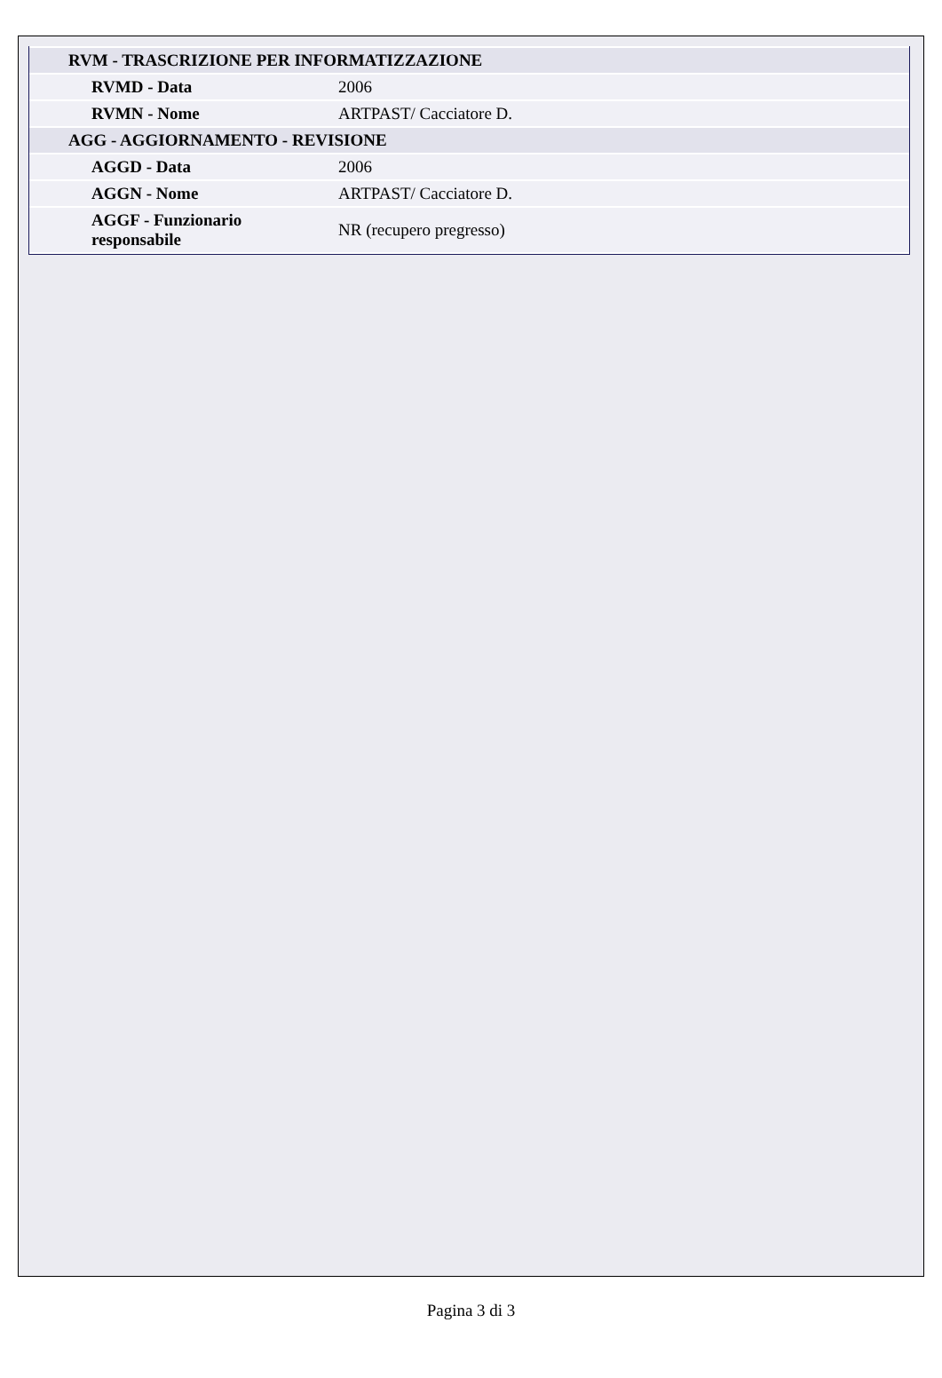| RVM - TRASCRIZIONE PER INFORMATIZZAZIONE | |
| RVMD - Data | 2006 |
| RVMN - Nome | ARTPAST/ Cacciatore D. |
| AGG - AGGIORNAMENTO - REVISIONE | |
| AGGD - Data | 2006 |
| AGGN - Nome | ARTPAST/ Cacciatore D. |
| AGGF - Funzionario responsabile | NR (recupero pregresso) |
Pagina 3 di 3